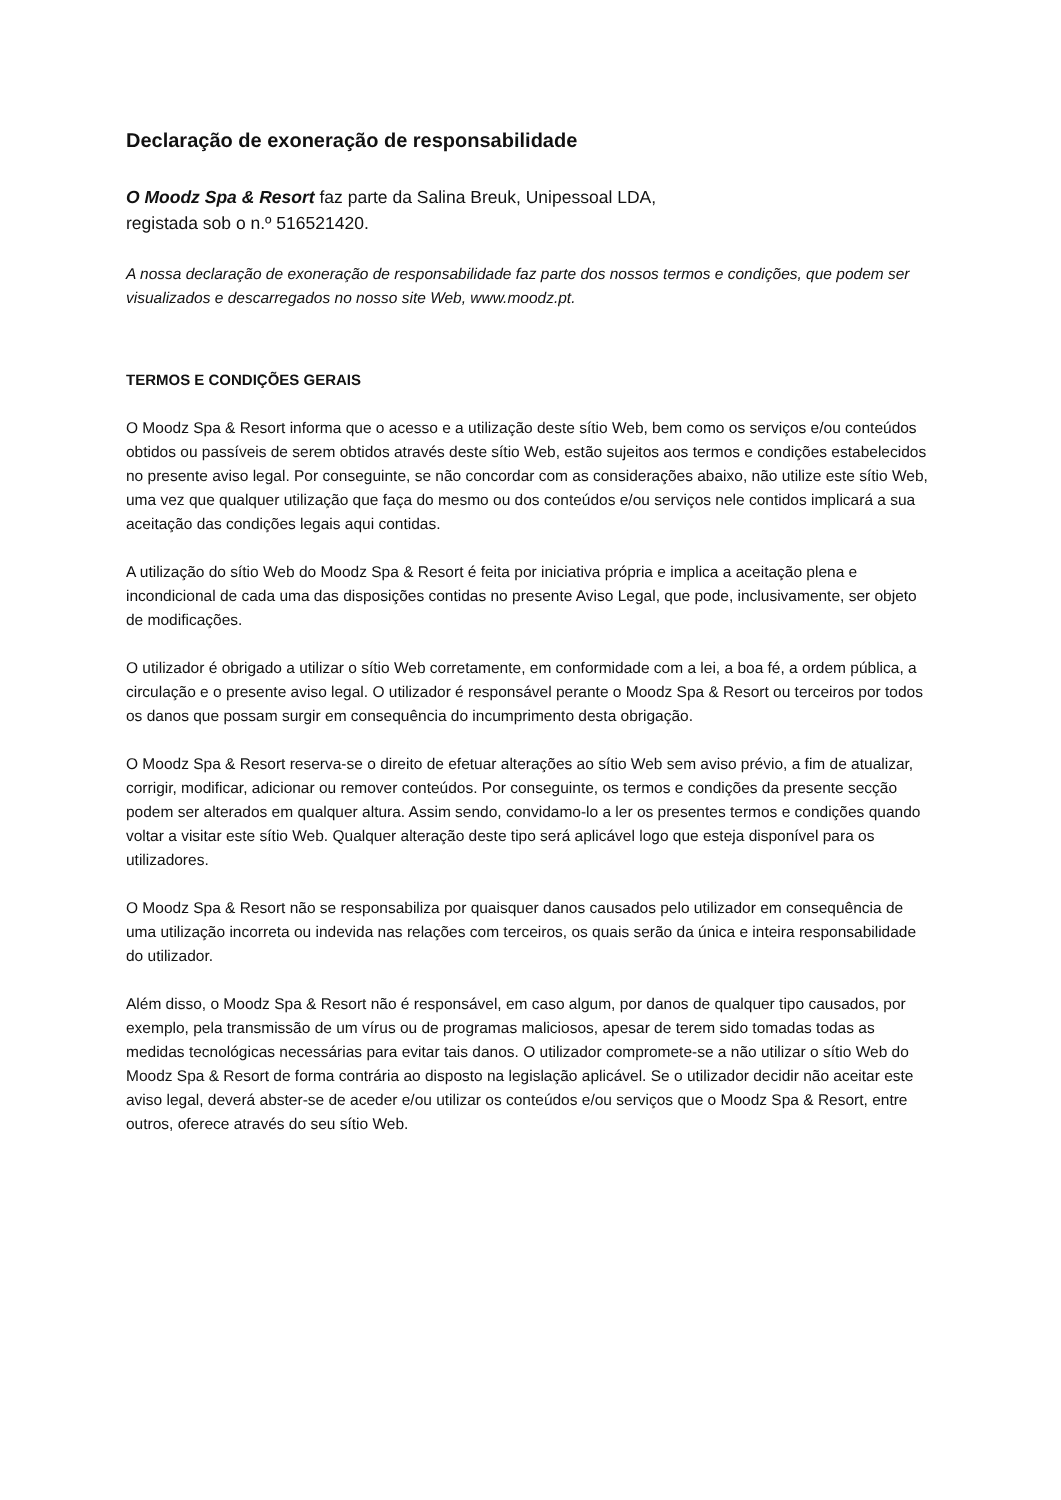Declaração de exoneração de responsabilidade
O Moodz Spa & Resort faz parte da Salina Breuk, Unipessoal LDA,
registada sob o n.º 516521420.
A nossa declaração de exoneração de responsabilidade faz parte dos nossos termos e condições, que podem ser visualizados e descarregados no nosso site Web, www.moodz.pt.
TERMOS E CONDIÇÕES GERAIS
O Moodz Spa & Resort informa que o acesso e a utilização deste sítio Web, bem como os serviços e/ou conteúdos obtidos ou passíveis de serem obtidos através deste sítio Web, estão sujeitos aos termos e condições estabelecidos no presente aviso legal. Por conseguinte, se não concordar com as considerações abaixo, não utilize este sítio Web, uma vez que qualquer utilização que faça do mesmo ou dos conteúdos e/ou serviços nele contidos implicará a sua aceitação das condições legais aqui contidas.
A utilização do sítio Web do Moodz Spa & Resort é feita por iniciativa própria e implica a aceitação plena e incondicional de cada uma das disposições contidas no presente Aviso Legal, que pode, inclusivamente, ser objeto de modificações.
O utilizador é obrigado a utilizar o sítio Web corretamente, em conformidade com a lei, a boa fé, a ordem pública, a circulação e o presente aviso legal. O utilizador é responsável perante o Moodz Spa & Resort ou terceiros por todos os danos que possam surgir em consequência do incumprimento desta obrigação.
O Moodz Spa & Resort reserva-se o direito de efetuar alterações ao sítio Web sem aviso prévio, a fim de atualizar, corrigir, modificar, adicionar ou remover conteúdos. Por conseguinte, os termos e condições da presente secção podem ser alterados em qualquer altura. Assim sendo, convidamo-lo a ler os presentes termos e condições quando voltar a visitar este sítio Web. Qualquer alteração deste tipo será aplicável logo que esteja disponível para os utilizadores.
O Moodz Spa & Resort não se responsabiliza por quaisquer danos causados pelo utilizador em consequência de uma utilização incorreta ou indevida nas relações com terceiros, os quais serão da única e inteira responsabilidade do utilizador.
Além disso, o Moodz Spa & Resort não é responsável, em caso algum, por danos de qualquer tipo causados, por exemplo, pela transmissão de um vírus ou de programas maliciosos, apesar de terem sido tomadas todas as medidas tecnológicas necessárias para evitar tais danos. O utilizador compromete-se a não utilizar o sítio Web do Moodz Spa & Resort de forma contrária ao disposto na legislação aplicável. Se o utilizador decidir não aceitar este aviso legal, deverá abster-se de aceder e/ou utilizar os conteúdos e/ou serviços que o Moodz Spa & Resort, entre outros, oferece através do seu sítio Web.